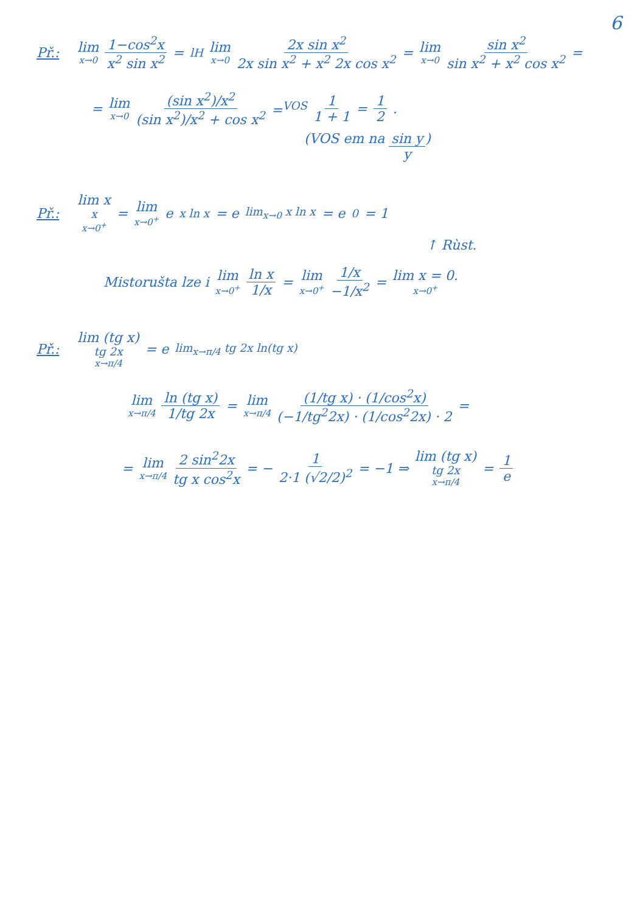6
Př.: lim x→0 1−cos<sup>2</sup>x x<sup>2</sup> sin x<sup>2</sup> = <sup>lH</sup> lim x→0 2x sin x<sup>2</sup> 2x sin x<sup>2</sup> + x<sup>2</sup> 2x cos x<sup>2</sup> = lim x→0 sin x<sup>2</sup> sin x<sup>2</sup> + x<sup>2</sup> cos x<sup>2</sup> =
= lim x→0 (sin x<sup>2</sup>)/x<sup>2</sup> (sin x<sup>2</sup>)/x<sup>2</sup> + cos x<sup>2</sup> =<sup>VOS</sup> 1 1 + 1 = 1 2.
(VOS em na sin y y)
Př.: lim x<sup>x</sup> x→0<sup>+</sup> = lim x→0<sup>+</sup> e<sup>x ln x</sup> = e<sup>lim<sub>x→0</sub> x ln x</sup> = e<sup>0</sup> = 1
↑ Rùst.
Mistorušta lze i lim x→0<sup>+</sup> ln x 1/x = lim x→0<sup>+</sup> 1/x −1/x<sup>2</sup> = lim x = 0. x→0<sup>+</sup>
Př.: lim (tg x)<sup>tg 2x</sup> x→π/4 = e<sup>lim<sub>x→π/4</sub> tg 2x ln(tg x)</sup>
lim x→π/4 ln (tg x) 1/tg 2x = lim x→π/4 (1/tg x) · (1/cos<sup>2</sup>x) (−1/tg<sup>2</sup>2x) · (1/cos<sup>2</sup>2x) · 2 =
= lim x→π/4 2 sin<sup>2</sup>2x tg x cos<sup>2</sup>x = − 1 2·1 (√2/2)<sup>2</sup> = −1 ⇒ lim (tg x)<sup>tg 2x</sup> x→π/4 = 1 e